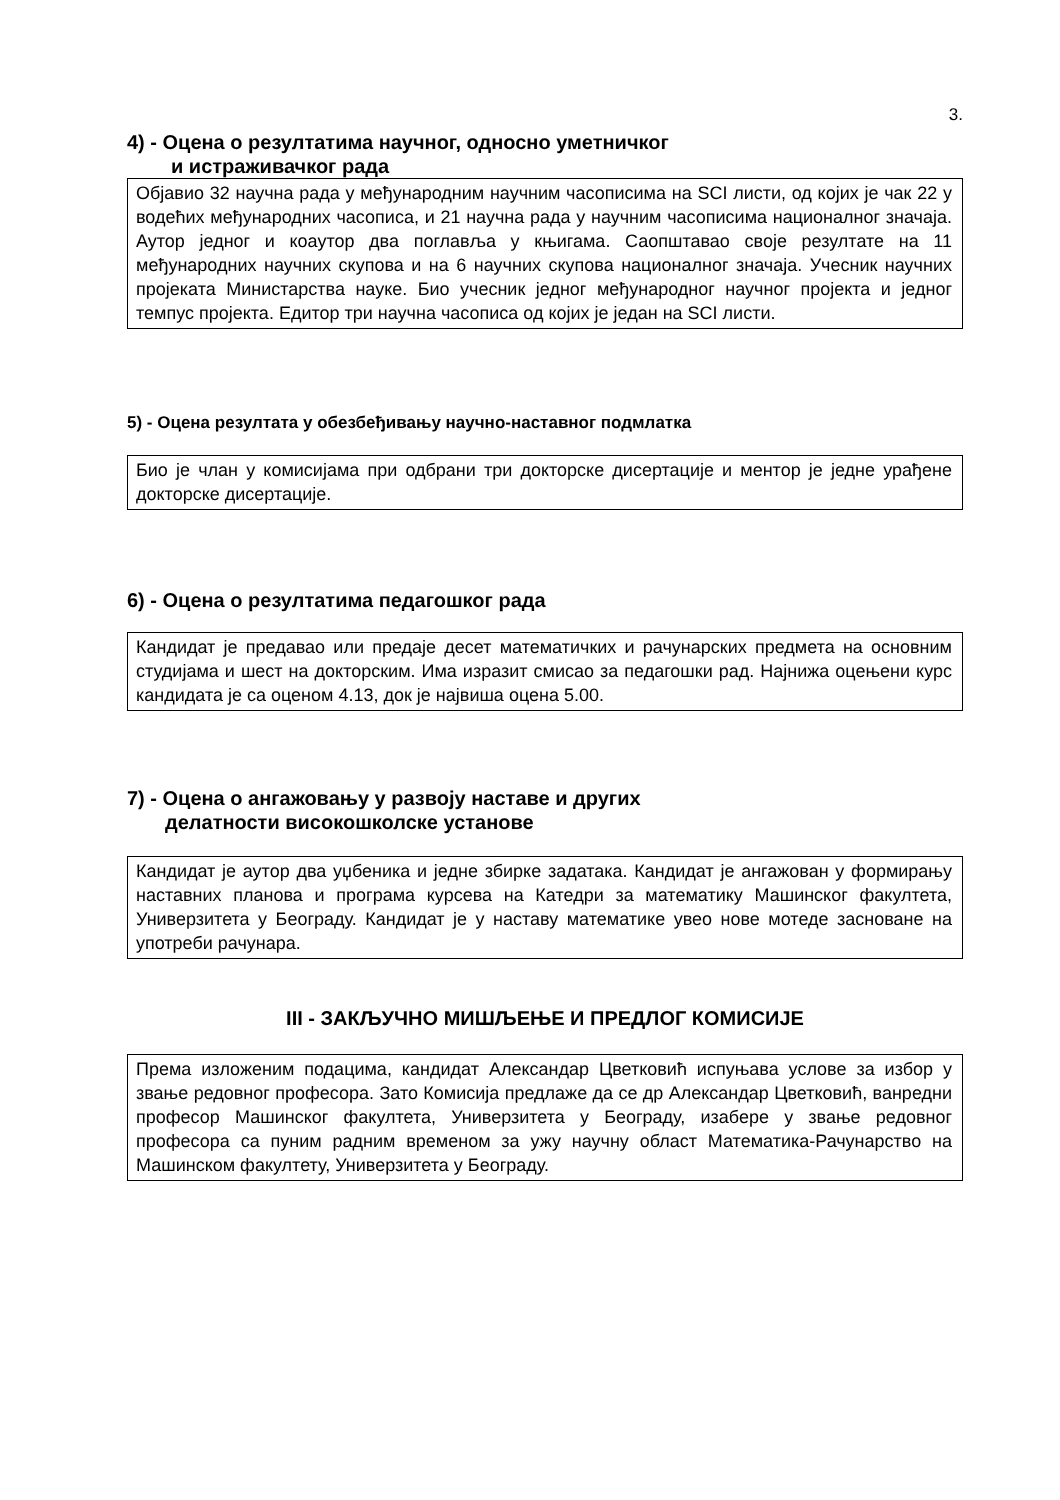3.
4) - Оцена о резултатима научног, односно уметничког
и истраживачког рада
Објавио 32 научна рада у међународним научним часописима на SCI листи, од којих је чак 22 у водећих међународних часописа, и 21 научна рада у научним часописима националног значаја. Аутор једног и коаутор два поглавља у књигама. Саопштавао своје резултате на 11 међународних научних скупова и на 6 научних скупова националног значаја. Учесник научних пројеката Министарства науке. Био учесник једног међународног научног пројекта и једног темпус пројекта. Едитор три научна часописа од којих је један на SCI листи.
5) - Оцена резултата у обезбеђивању научно-наставног подмлатка
Био је члан у комисијама при одбрани три докторске дисертације и ментор је једне урађене докторске дисертације.
6) - Оцена о резултатима педагошког рада
Кандидат је предавао или предаје десет математичких и рачунарских предмета на основним студијама и шест на докторским. Има изразит смисао за педагошки рад. Најнижа оцењени курс кандидата је са оценом 4.13, док је највиша оцена 5.00.
7) - Оцена о ангажовању у развоју наставе и других
делатности високошколске установе
Кандидат је аутор два уџбеника и једне збирке задатака. Кандидат је ангажован у формирању наставних планова и програма курсева на Катедри за математику Машинског факултета, Универзитета у Београду. Кандидат је у наставу математике увео нове мотеде засноване на употреби рачунара.
III - ЗАКЉУЧНО МИШЉЕЊЕ И ПРЕДЛОГ КОМИСИЈЕ
Према изложеним подацима, кандидат Александар Цветковић испуњава услове за избор у звање редовног професора. Зато Комисија предлаже да се др Александар Цветковић, ванредни професор Машинског факултета, Универзитета у Београду, изабере у звање редовног професора са пуним радним временом за ужу научну област Математика-Рачунарство на Машинском факултету, Универзитета у Београду.